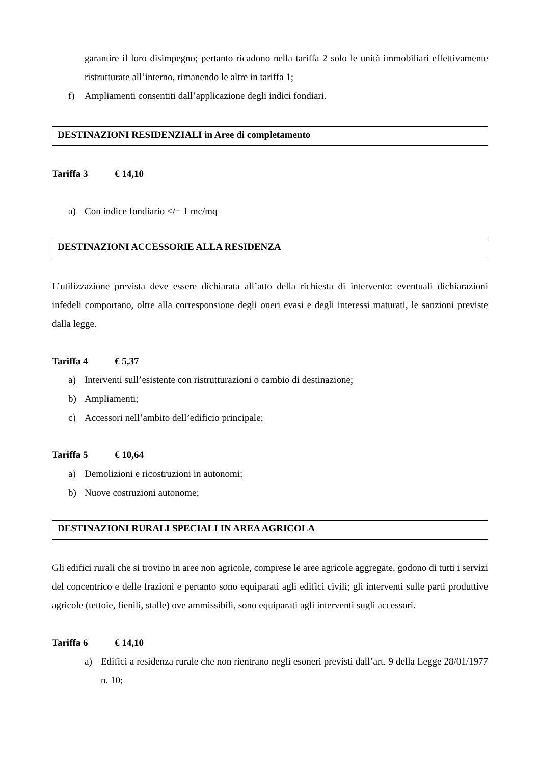garantire il loro disimpegno; pertanto ricadono nella tariffa 2 solo le unità immobiliari effettivamente ristrutturate all’interno, rimanendo le altre in tariffa 1;
f) Ampliamenti consentiti dall’applicazione degli indici fondiari.
DESTINAZIONI RESIDENZIALI in Aree di completamento
Tariffa 3 € 14,10
a) Con indice fondiario </= 1 mc/mq
DESTINAZIONI ACCESSORIE ALLA RESIDENZA
L’utilizzazione prevista deve essere dichiarata all’atto della richiesta di intervento: eventuali dichiarazioni infedeli comportano, oltre alla corresponsione degli oneri evasi e degli interessi maturati, le sanzioni previste dalla legge.
Tariffa 4 € 5,37
a) Interventi sull’esistente con ristrutturazioni o cambio di destinazione;
b) Ampliamenti;
c) Accessori nell’ambito dell’edificio principale;
Tariffa 5 € 10,64
a) Demolizioni e ricostruzioni in autonomi;
b) Nuove costruzioni autonome;
DESTINAZIONI RURALI SPECIALI IN AREA AGRICOLA
Gli edifici rurali che si trovino in aree non agricole, comprese le aree agricole aggregate, godono di tutti i servizi del concentrico e delle frazioni e pertanto sono equiparati agli edifici civili; gli interventi sulle parti produttive agricole (tettoie, fienili, stalle) ove ammissibili, sono equiparati agli interventi sugli accessori.
Tariffa 6 € 14,10
a) Edifici a residenza rurale che non rientrano negli esoneri previsti dall’art. 9 della Legge 28/01/1977 n. 10;